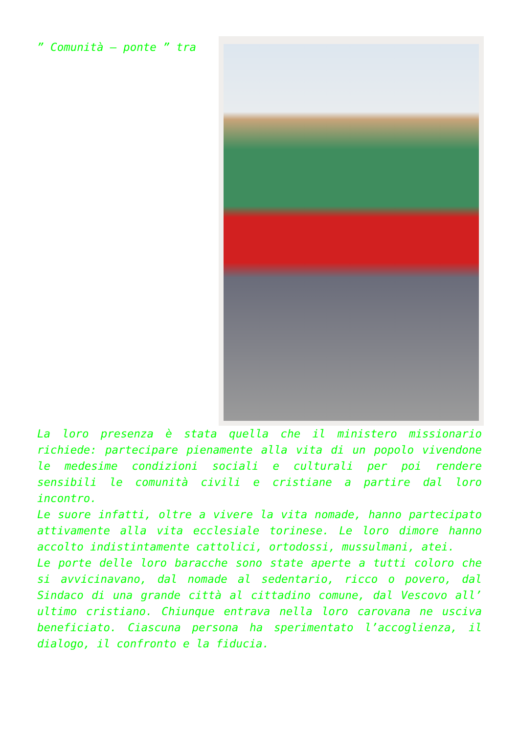” Comunità – ponte ” tra
La loro presenza è stata quella che il ministero missionario richiede: partecipare pienamente alla vita di un popolo vivendone le medesime condizioni sociali e culturali per poi rendere sensibili le comunità civili e cristiane a partire dal loro incontro.
Le suore infatti, oltre a vivere la vita nomade, hanno partecipato attivamente alla vita ecclesiale torinese. Le loro dimore hanno accolto indistintamente cattolici, ortodossi, mussulmani, atei.
Le porte delle loro baracche sono state aperte a tutti coloro che si avvicinavano, dal nomade al sedentario, ricco o povero, dal Sindaco di una grande città al cittadino comune, dal Vescovo all’ ultimo cristiano. Chiunque entrava nella loro carovana ne usciva beneficiato. Ciascuna persona ha sperimentato l’accoglienza, il dialogo, il confronto e la fiducia.